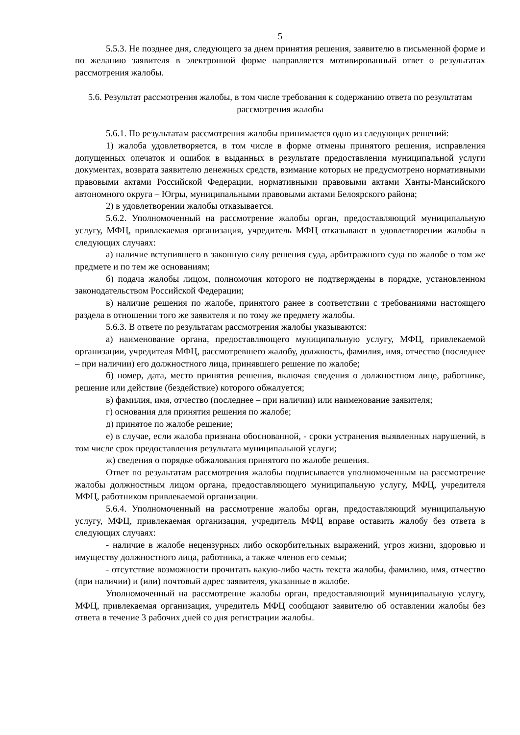5
5.5.3. Не позднее дня, следующего за днем принятия решения, заявителю в письменной форме и по желанию заявителя в электронной форме направляется мотивированный ответ о результатах рассмотрения жалобы.
5.6. Результат рассмотрения жалобы, в том числе требования к содержанию ответа по результатам рассмотрения жалобы
5.6.1. По результатам рассмотрения жалобы принимается одно из следующих решений:
1) жалоба удовлетворяется, в том числе в форме отмены принятого решения, исправления допущенных опечаток и ошибок в выданных в результате предоставления муниципальной услуги документах, возврата заявителю денежных средств, взимание которых не предусмотрено нормативными правовыми актами Российской Федерации, нормативными правовыми актами Ханты-Мансийского автономного округа – Югры, муниципальными правовыми актами Белоярского района;
2) в удовлетворении жалобы отказывается.
5.6.2. Уполномоченный на рассмотрение жалобы орган, предоставляющий муниципальную услугу, МФЦ, привлекаемая организация, учредитель МФЦ отказывают в удовлетворении жалобы в следующих случаях:
а) наличие вступившего в законную силу решения суда, арбитражного суда по жалобе о том же предмете и по тем же основаниям;
б) подача жалобы лицом, полномочия которого не подтверждены в порядке, установленном законодательством Российской Федерации;
в) наличие решения по жалобе, принятого ранее в соответствии с требованиями настоящего раздела в отношении того же заявителя и по тому же предмету жалобы.
5.6.3. В ответе по результатам рассмотрения жалобы указываются:
а) наименование органа, предоставляющего муниципальную услугу, МФЦ, привлекаемой организации, учредителя МФЦ, рассмотревшего жалобу, должность, фамилия, имя, отчество (последнее – при наличии) его должностного лица, принявшего решение по жалобе;
б) номер, дата, место принятия решения, включая сведения о должностном лице, работнике, решение или действие (бездействие) которого обжалуется;
в) фамилия, имя, отчество (последнее – при наличии) или наименование заявителя;
г) основания для принятия решения по жалобе;
д) принятое по жалобе решение;
е) в случае, если жалоба признана обоснованной, - сроки устранения выявленных нарушений, в том числе срок предоставления результата муниципальной услуги;
ж) сведения о порядке обжалования принятого по жалобе решения.
Ответ по результатам рассмотрения жалобы подписывается уполномоченным на рассмотрение жалобы должностным лицом органа, предоставляющего муниципальную услугу, МФЦ, учредителя МФЦ, работником привлекаемой организации.
5.6.4. Уполномоченный на рассмотрение жалобы орган, предоставляющий муниципальную услугу, МФЦ, привлекаемая организация, учредитель МФЦ вправе оставить жалобу без ответа в следующих случаях:
- наличие в жалобе нецензурных либо оскорбительных выражений, угроз жизни, здоровью и имуществу должностного лица, работника, а также членов его семьи;
- отсутствие возможности прочитать какую-либо часть текста жалобы, фамилию, имя, отчество (при наличии) и (или) почтовый адрес заявителя, указанные в жалобе.
Уполномоченный на рассмотрение жалобы орган, предоставляющий муниципальную услугу, МФЦ, привлекаемая организация, учредитель МФЦ сообщают заявителю об оставлении жалобы без ответа в течение 3 рабочих дней со дня регистрации жалобы.